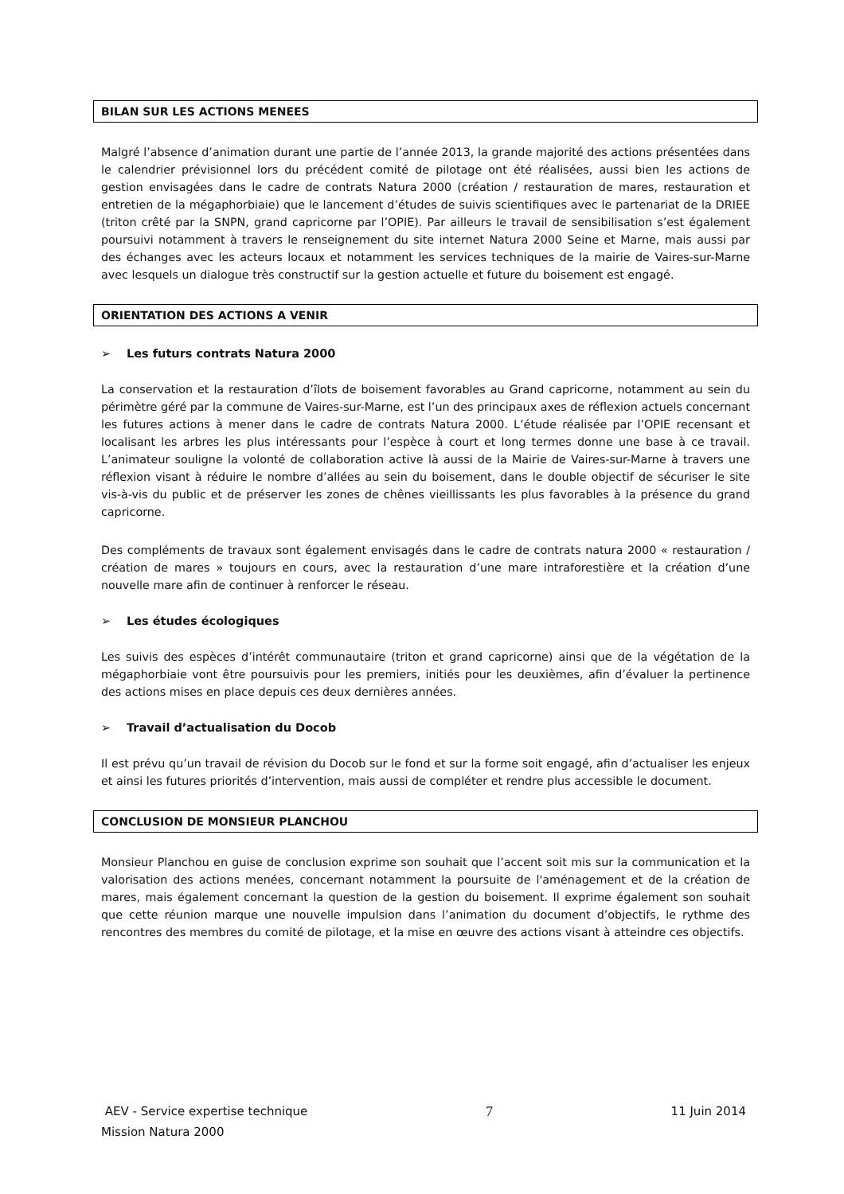BILAN SUR LES ACTIONS MENEES
Malgré l’absence d’animation durant une partie de l’année 2013, la grande majorité des actions présentées dans le calendrier prévisionnel lors du précédent comité de pilotage ont été réalisées, aussi bien les actions de gestion envisagées dans le cadre de contrats Natura 2000 (création / restauration de mares, restauration et entretien de la mégaphorbiaie) que le lancement d’études de suivis scientifiques avec le partenariat de la DRIEE (triton crêté par la SNPN, grand capricorne par l’OPIE). Par ailleurs le travail de sensibilisation s’est également poursuivi notamment à travers le renseignement du site internet Natura 2000 Seine et Marne, mais aussi par des échanges avec les acteurs locaux et notamment les services techniques de la mairie de Vaires-sur-Marne avec lesquels un dialogue très constructif sur la gestion actuelle et future du boisement est engagé.
ORIENTATION DES ACTIONS A VENIR
➢ Les futurs contrats Natura 2000
La conservation et la restauration d’îlots de boisement favorables au Grand capricorne, notamment au sein du périmètre géré par la commune de Vaires-sur-Marne, est l’un des principaux axes de réflexion actuels concernant les futures actions à mener dans le cadre de contrats Natura 2000. L’étude réalisée par l’OPIE recensant et localisant les arbres les plus intéressants pour l’espèce à court et long termes donne une base à ce travail. L’animateur souligne la volonté de collaboration active là aussi de la Mairie de Vaires-sur-Marne à travers une réflexion visant à réduire le nombre d’allées au sein du boisement, dans le double objectif de sécuriser le site vis-à-vis du public et de préserver les zones de chênes vieillissants les plus favorables à la présence du grand capricorne.
Des compléments de travaux sont également envisagés dans le cadre de contrats natura 2000 « restauration / création de mares » toujours en cours, avec la restauration d’une mare intraforestière et la création d’une nouvelle mare afin de continuer à renforcer le réseau.
➢ Les études écologiques
Les suivis des espèces d’intérêt communautaire (triton et grand capricorne) ainsi que de la végétation de la mégaphorbiaie vont être poursuivis pour les premiers, initiés pour les deuxièmes, afin d’évaluer la pertinence des actions mises en place depuis ces deux dernières années.
➢ Travail d’actualisation du Docob
Il est prévu qu’un travail de révision du Docob sur le fond et sur la forme soit engagé, afin d’actualiser les enjeux et ainsi les futures priorités d’intervention, mais aussi de compléter et rendre plus accessible le document.
CONCLUSION DE MONSIEUR PLANCHOU
Monsieur Planchou en guise de conclusion exprime son souhait que l’accent soit mis sur la communication et la valorisation des actions menées, concernant notamment la poursuite de l'aménagement et de la création de mares, mais également concernant la question de la gestion du boisement. Il exprime également son souhait que cette réunion marque une nouvelle impulsion dans l’animation du document d’objectifs, le rythme des rencontres des membres du comité de pilotage, et la mise en œuvre des actions visant à atteindre ces objectifs.
AEV - Service expertise technique 7 11 Juin 2014
Mission Natura 2000